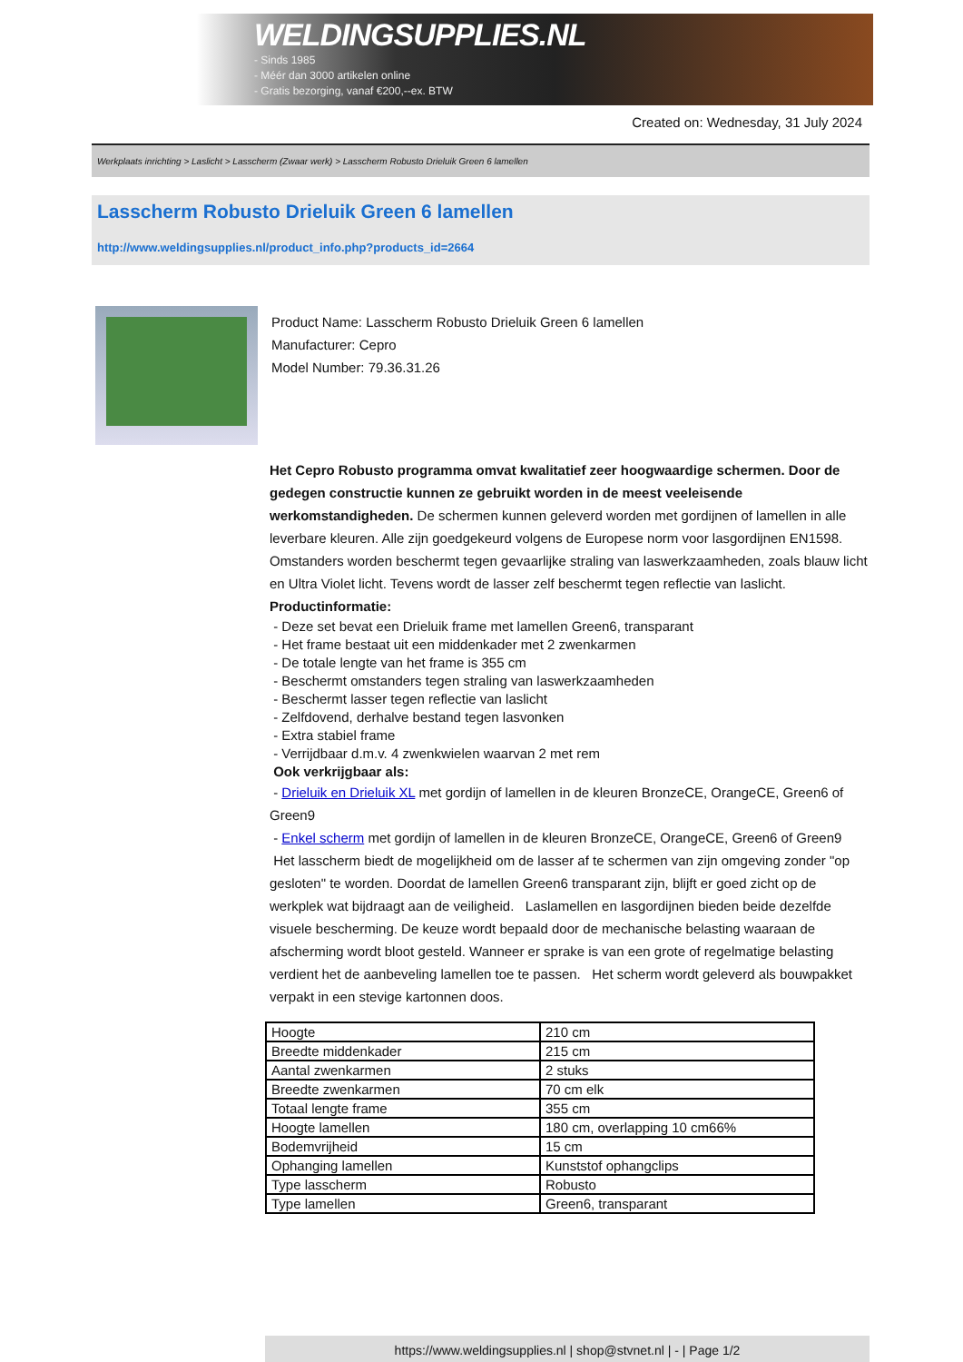WELDINGSUPPLIES.NL
- Sinds 1985
- Méér dan 3000 artikelen online
- Gratis bezorging, vanaf €200,--ex. BTW
Created on: Wednesday, 31 July 2024
Werkplaats inrichting > Laslicht > Lasscherm (Zwaar werk) > Lasscherm Robusto Drieluik Green 6 lamellen
Lasscherm Robusto Drieluik Green 6 lamellen
http://www.weldingsupplies.nl/product_info.php?products_id=2664
Product Name: Lasscherm Robusto Drieluik Green 6 lamellen
Manufacturer: Cepro
Model Number: 79.36.31.26
Het Cepro Robusto programma omvat kwalitatief zeer hoogwaardige schermen. Door de gedegen constructie kunnen ze gebruikt worden in de meest veeleisende werkomstandigheden. De schermen kunnen geleverd worden met gordijnen of lamellen in alle leverbare kleuren. Alle zijn goedgekeurd volgens de Europese norm voor lasgordijnen EN1598. Omstanders worden beschermt tegen gevaarlijke straling van laswerkzaamheden, zoals blauw licht en Ultra Violet licht. Tevens wordt de lasser zelf beschermt tegen reflectie van laslicht. Productinformatie:
- Deze set bevat een Drieluik frame met lamellen Green6, transparant
- Het frame bestaat uit een middenkader met 2 zwenkarmen
- De totale lengte van het frame is 355 cm
- Beschermt omstanders tegen straling van laswerkzaamheden
- Beschermt lasser tegen reflectie van laslicht
- Zelfdovend, derhalve bestand tegen lasvonken
- Extra stabiel frame
- Verrijdbaar d.m.v. 4 zwenkwielen waarvan 2 met rem
Ook verkrijgbaar als:
- Drieluik en Drieluik XL met gordijn of lamellen in de kleuren BronzeCE, OrangeCE, Green6 of Green9
- Enkel scherm met gordijn of lamellen in de kleuren BronzeCE, OrangeCE, Green6 of Green9
Het lasscherm biedt de mogelijkheid om de lasser af te schermen van zijn omgeving zonder "op gesloten" te worden. Doordat de lamellen Green6 transparant zijn, blijft er goed zicht op de werkplek wat bijdraagt aan de veiligheid. Laslamellen en lasgordijnen bieden beide dezelfde visuele bescherming. De keuze wordt bepaald door de mechanische belasting waaraan de afscherming wordt bloot gesteld. Wanneer er sprake is van een grote of regelmatige belasting verdient het de aanbeveling lamellen toe te passen. Het scherm wordt geleverd als bouwpakket verpakt in een stevige kartonnen doos.
| Hoogte | 210 cm |
| Breedte middenkader | 215 cm |
| Aantal zwenkarmen | 2 stuks |
| Breedte zwenkarmen | 70 cm elk |
| Totaal lengte frame | 355 cm |
| Hoogte lamellen | 180 cm, overlapping 10 cm66% |
| Bodemvrijheid | 15 cm |
| Ophanging lamellen | Kunststof ophangclips |
| Type lasscherm | Robusto |
| Type lamellen | Green6, transparant |
https://www.weldingsupplies.nl | shop@stvnet.nl | - | Page 1/2